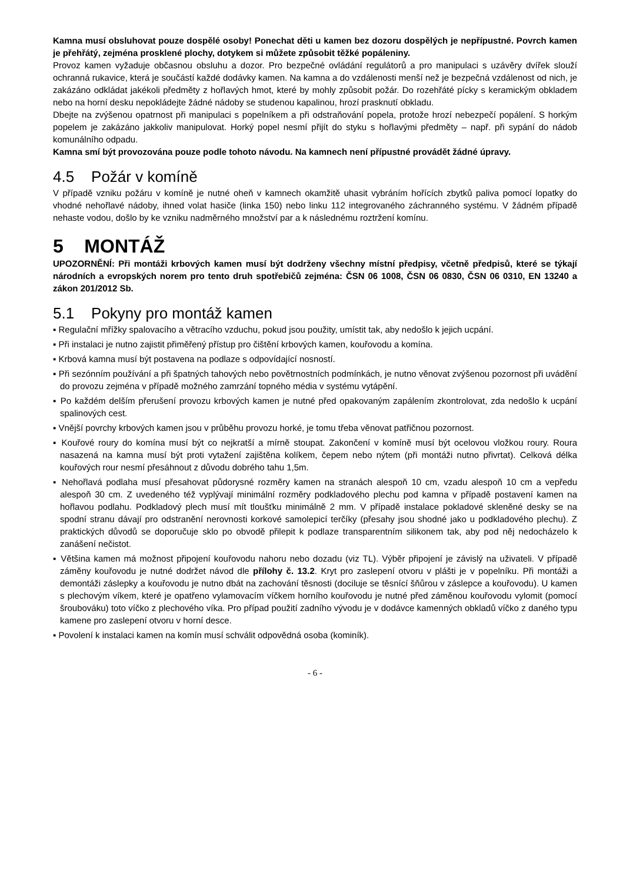Kamna musí obsluhovat pouze dospělé osoby! Ponechat děti u kamen bez dozoru dospělých je nepřípustné. Povrch kamen je přehřátý, zejména prosklené plochy, dotykem si můžete způsobit těžké popáleniny.
Provoz kamen vyžaduje občasnou obsluhu a dozor. Pro bezpečné ovládání regulátorů a pro manipulaci s uzávěry dvířek slouží ochranná rukavice, která je součástí každé dodávky kamen. Na kamna a do vzdálenosti menší než je bezpečná vzdálenost od nich, je zakázáno odkládat jakékoli předměty z hořlavých hmot, které by mohly způsobit požár. Do rozehřáté pícky s keramickým obkladem nebo na horní desku nepokládejte žádné nádoby se studenou kapalinou, hrozí prasknutí obkladu.
Dbejte na zvýšenou opatrnost při manipulaci s popelníkem a při odstraňování popela, protože hrozí nebezpečí popálení. S horkým popelem je zakázáno jakkoliv manipulovat. Horký popel nesmí přijít do styku s hořlavými předměty – např. při sypání do nádob komunálního odpadu.
Kamna smí být provozována pouze podle tohoto návodu. Na kamnech není přípustné provádět žádné úpravy.
4.5 Požár v komíně
V případě vzniku požáru v komíně je nutné oheň v kamnech okamžitě uhasit vybráním hořících zbytků paliva pomocí lopatky do vhodné nehořlavé nádoby, ihned volat hasiče (linka 150) nebo linku 112 integrovaného záchranného systému. V žádném případě nehaste vodou, došlo by ke vzniku nadměrného množství par a k následnému roztržení komínu.
5 MONTÁŽ
UPOZORNĚNÍ: Při montáži krbových kamen musí být dodrženy všechny místní předpisy, včetně předpisů, které se týkají národních a evropských norem pro tento druh spotřebičů zejména: ČSN 06 1008, ČSN 06 0830, ČSN 06 0310, EN 13240 a zákon 201/2012 Sb.
5.1 Pokyny pro montáž kamen
▪ Regulační mřížky spalovacího a větracího vzduchu, pokud jsou použity, umístit tak, aby nedošlo k jejich ucpání.
▪ Při instalaci je nutno zajistit přiměřený přístup pro čištění krbových kamen, kouřovodu a komína.
▪ Krbová kamna musí být postavena na podlaze s odpovídající nosností.
▪ Při sezónním používání a při špatných tahových nebo povětrnostních podmínkách, je nutno věnovat zvýšenou pozornost při uvádění do provozu zejména v případě možného zamrzání topného média v systému vytápění.
▪ Po každém delším přerušení provozu krbových kamen je nutné před opakovaným zapálením zkontrolovat, zda nedošlo k ucpání spalinových cest.
▪ Vnější povrchy krbových kamen jsou v průběhu provozu horké, je tomu třeba věnovat patřičnou pozornost.
▪ Kouřové roury do komína musí být co nejkratší a mírně stoupat. Zakončení v komíně musí být ocelovou vložkou roury. Roura nasazená na kamna musí být proti vytažení zajištěna kolíkem, čepem nebo nýtem (při montáži nutno přivrtat). Celková délka kouřových rour nesmí přesáhnout z důvodu dobrého tahu 1,5m.
▪ Nehořlavá podlaha musí přesahovat půdorysné rozměry kamen na stranách alespoň 10 cm, vzadu alespoň 10 cm a vepředu alespoň 30 cm. Z uvedeného též vyplývají minimální rozměry podkladového plechu pod kamna v případě postavení kamen na hořlavou podlahu. Podkladový plech musí mít tloušťku minimálně 2 mm. V případě instalace pokladové skleněné desky se na spodní stranu dávají pro odstranění nerovnosti korkové samolepicí terčíky (přesahy jsou shodné jako u podkladového plechu). Z praktických důvodů se doporučuje sklo po obvodě přilepit k podlaze transparentním silikonem tak, aby pod něj nedocházelo k zanášení nečistot.
▪ Většina kamen má možnost připojení kouřovodu nahoru nebo dozadu (viz TL). Výběr připojení je závislý na uživateli. V případě záměny kouřovodu je nutné dodržet návod dle přílohy č. 13.2. Kryt pro zaslepení otvoru v plášti je v popelníku. Při montáži a demontáži záslepky a kouřovodu je nutno dbát na zachování těsnosti (dociluje se těsnící šňůrou v záslepce a kouřovodu). U kamen s plechovým víkem, které je opatřeno vylamovacím víčkem horního kouřovodu je nutné před záměnou kouřovodu vylomit (pomocí šroubováku) toto víčko z plechového víka. Pro případ použití zadního vývodu je v dodávce kamenných obkladů víčko z daného typu kamene pro zaslepení otvoru v horní desce.
▪ Povolení k instalaci kamen na komín musí schválit odpovědná osoba (kominík).
- 6 -